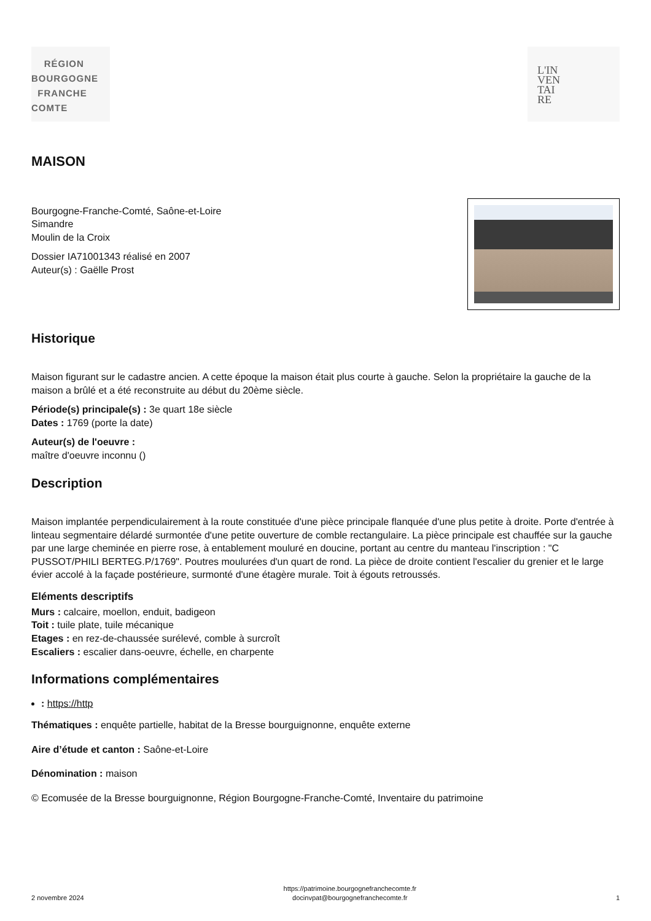RÉGION
BOURGOGNE
FRANCHE
COMTE
L'IN
VEN
TAI
RE
MAISON
Bourgogne-Franche-Comté, Saône-et-Loire
Simandre
Moulin de la Croix
Dossier IA71001343 réalisé en 2007
Auteur(s) : Gaëlle Prost
Historique
Maison figurant sur le cadastre ancien. A cette époque la maison était plus courte à gauche. Selon la propriétaire la gauche de la maison a brûlé et a été reconstruite au début du 20ème siècle.
Période(s) principale(s) : 3e quart 18e siècle
Dates : 1769 (porte la date)
Auteur(s) de l'oeuvre :
maître d'oeuvre inconnu ()
Description
Maison implantée perpendiculairement à la route constituée d'une pièce principale flanquée d'une plus petite à droite. Porte d'entrée à linteau segmentaire délardé surmontée d'une petite ouverture de comble rectangulaire. La pièce principale est chauffée sur la gauche par une large cheminée en pierre rose, à entablement mouluré en doucine, portant au centre du manteau l'inscription : "C PUSSOT/PHILI BERTEG.P/1769". Poutres moulurées d'un quart de rond. La pièce de droite contient l'escalier du grenier et le large évier accolé à la façade postérieure, surmonté d'une étagère murale. Toit à égouts retroussés.
Eléments descriptifs
Murs : calcaire, moellon, enduit, badigeon
Toit : tuile plate, tuile mécanique
Etages : en rez-de-chaussée surélevé, comble à surcroît
Escaliers : escalier dans-oeuvre, échelle, en charpente
Informations complémentaires
: https://http
Thématiques : enquête partielle, habitat de la Bresse bourguignonne, enquête externe
Aire d’étude et canton : Saône-et-Loire
Dénomination : maison
© Ecomusée de la Bresse bourguignonne, Région Bourgogne-Franche-Comté, Inventaire du patrimoine
2 novembre 2024 https://patrimoine.bourgognefranchecomte.fr
docinvpat@bourgognefranchecomte.fr 1